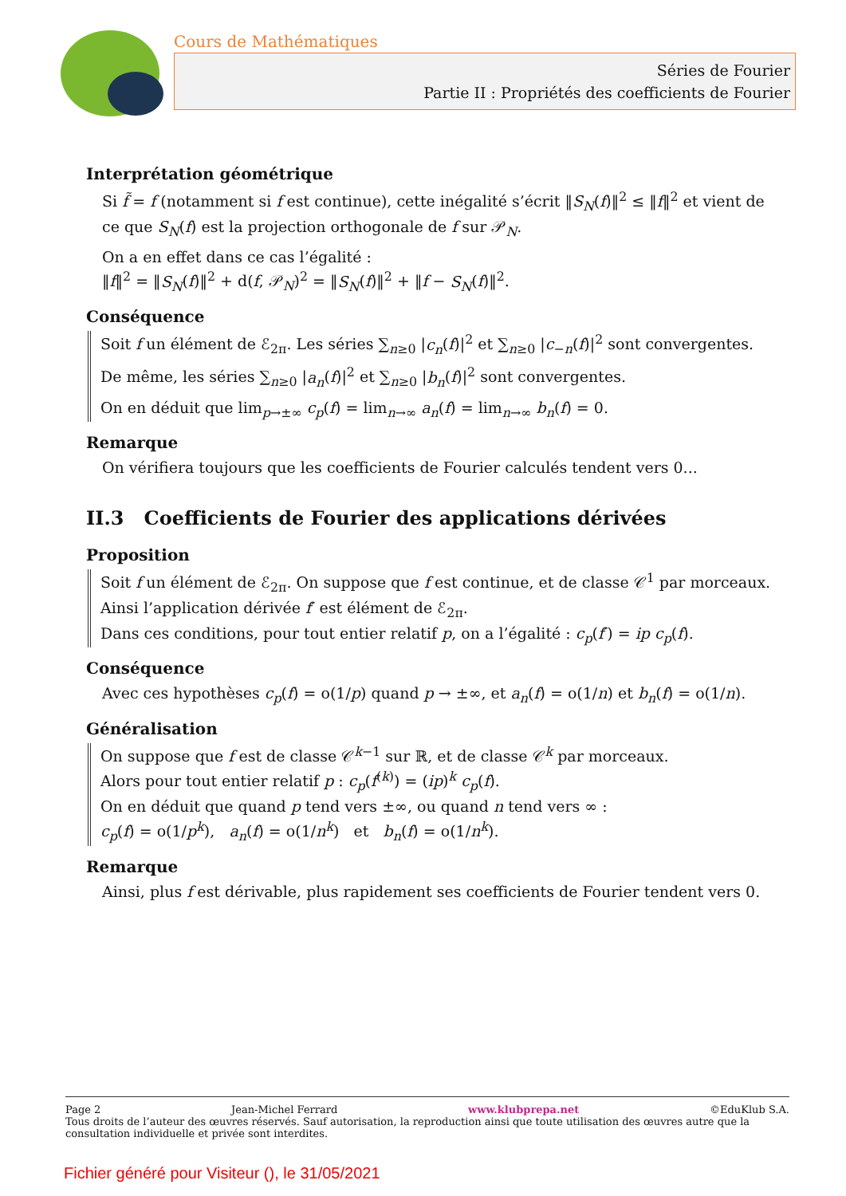Cours de Mathématiques
Séries de Fourier
Partie II : Propriétés des coefficients de Fourier
Interprétation géométrique
Si f̃ = f (notamment si f est continue), cette inégalité s’écrit ‖S<sub>N</sub>(f)‖<sup>2</sup> ≤ ‖f‖<sup>2</sup> et vient de ce que S<sub>N</sub>(f) est la projection orthogonale de f sur 𝒫<sub>N</sub>.
On a en effet dans ce cas l’égalité :
‖f‖<sup>2</sup> = ‖S<sub>N</sub>(f)‖<sup>2</sup> + d(f, 𝒫<sub>N</sub>)<sup>2</sup> = ‖S<sub>N</sub>(f)‖<sup>2</sup> + ‖f − S<sub>N</sub>(f)‖<sup>2</sup>.
Conséquence
Soit f un élément de ℰ<sub>2π</sub>. Les séries ∑<sub>n≥0</sub> |c<sub>n</sub>(f)|<sup>2</sup> et ∑<sub>n≥0</sub> |c<sub>−n</sub>(f)|<sup>2</sup> sont convergentes.
De même, les séries ∑<sub>n≥0</sub> |a<sub>n</sub>(f)|<sup>2</sup> et ∑<sub>n≥0</sub> |b<sub>n</sub>(f)|<sup>2</sup> sont convergentes.
On en déduit que lim<sub>p→±∞</sub> c<sub>p</sub>(f) = lim<sub>n→∞</sub> a<sub>n</sub>(f) = lim<sub>n→∞</sub> b<sub>n</sub>(f) = 0.
Remarque
On vérifiera toujours que les coefficients de Fourier calculés tendent vers 0...
II.3 Coefficients de Fourier des applications dérivées
Proposition
Soit f un élément de ℰ<sub>2π</sub>. On suppose que f est continue, et de classe 𝒞<sup>1</sup> par morceaux.
Ainsi l’application dérivée f′ est élément de ℰ<sub>2π</sub>.
Dans ces conditions, pour tout entier relatif p, on a l’égalité : c<sub>p</sub>(f′) = ip c<sub>p</sub>(f).
Conséquence
Avec ces hypothèses c<sub>p</sub>(f) = o(1/p) quand p → ±∞, et a<sub>n</sub>(f) = o(1/n) et b<sub>n</sub>(f) = o(1/n).
Généralisation
On suppose que f est de classe 𝒞<sup>k−1</sup> sur ℝ, et de classe 𝒞<sup>k</sup> par morceaux.
Alors pour tout entier relatif p : c<sub>p</sub>(f<sup>(k)</sup>) = (ip)<sup>k</sup> c<sub>p</sub>(f).
On en déduit que quand p tend vers ±∞, ou quand n tend vers ∞ :
c<sub>p</sub>(f) = o(1/p<sup>k</sup>), a<sub>n</sub>(f) = o(1/n<sup>k</sup>) et b<sub>n</sub>(f) = o(1/n<sup>k</sup>).
Remarque
Ainsi, plus f est dérivable, plus rapidement ses coefficients de Fourier tendent vers 0.
Page 2 Jean-Michel Ferrard www.klubprepa.net ©EduKlub S.A.
Tous droits de l’auteur des œuvres réservés. Sauf autorisation, la reproduction ainsi que toute utilisation des œuvres autre que la consultation individuelle et privée sont interdites.
Fichier généré pour Visiteur (), le 31/05/2021